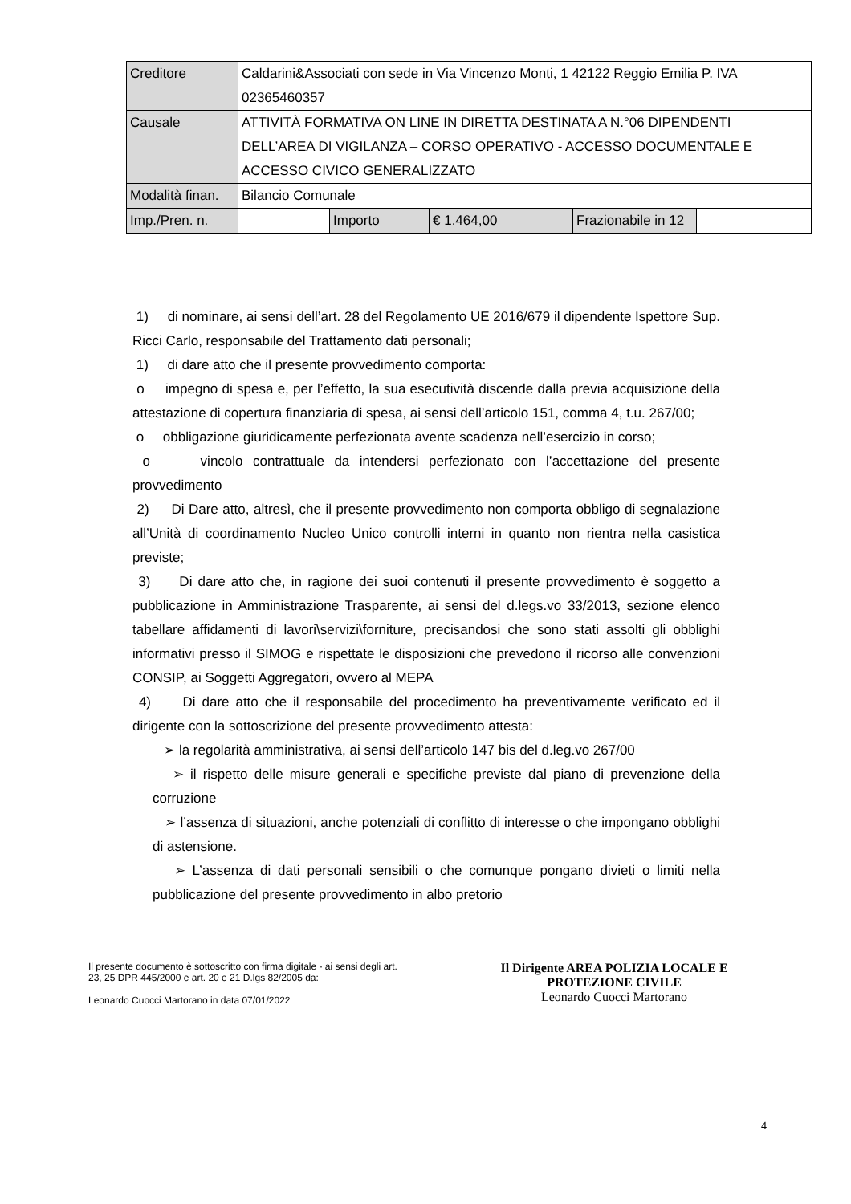| Creditore | Caldarini&Associati con sede in Via Vincenzo Monti, 1 42122 Reggio Emilia P. IVA 02365460357 | | | | |
| Causale | ATTIVITÀ FORMATIVA ON LINE IN DIRETTA DESTINATA A N.°06 DIPENDENTI DELL’AREA DI VIGILANZA – CORSO OPERATIVO - ACCESSO DOCUMENTALE E ACCESSO CIVICO GENERALIZZATO | | | | |
| Modalità finan. | Bilancio Comunale | | | | |
| Imp./Pren. n. | | Importo | € 1.464,00 | Frazionabile in 12 | |
1) di nominare, ai sensi dell’art. 28 del Regolamento UE 2016/679 il dipendente Ispettore Sup. Ricci Carlo, responsabile del Trattamento dati personali;
1) di dare atto che il presente provvedimento comporta:
o impegno di spesa e, per l’effetto, la sua esecutività discende dalla previa acquisizione della attestazione di copertura finanziaria di spesa, ai sensi dell’articolo 151, comma 4, t.u. 267/00;
o obbligazione giuridicamente perfezionata avente scadenza nell’esercizio in corso;
o vincolo contrattuale da intendersi perfezionato con l’accettazione del presente provvedimento
2) Di Dare atto, altresì, che il presente provvedimento non comporta obbligo di segnalazione all’Unità di coordinamento Nucleo Unico controlli interni in quanto non rientra nella casistica previste;
3) Di dare atto che, in ragione dei suoi contenuti il presente provvedimento è soggetto a pubblicazione in Amministrazione Trasparente, ai sensi del d.legs.vo 33/2013, sezione elenco tabellare affidamenti di lavori\servizi\forniture, precisandosi che sono stati assolti gli obblighi informativi presso il SIMOG e rispettate le disposizioni che prevedono il ricorso alle convenzioni CONSIP, ai Soggetti Aggregatori, ovvero al MEPA
4) Di dare atto che il responsabile del procedimento ha preventivamente verificato ed il dirigente con la sottoscrizione del presente provvedimento attesta:
➢ la regolarità amministrativa, ai sensi dell’articolo 147 bis del d.leg.vo 267/00
➢ il rispetto delle misure generali e specifiche previste dal piano di prevenzione della corruzione
➢ l’assenza di situazioni, anche potenziali di conflitto di interesse o che impongano obblighi di astensione.
➢ L’assenza di dati personali sensibili o che comunque pongano divieti o limiti nella pubblicazione del presente provvedimento in albo pretorio
Il presente documento è sottoscritto con firma digitale - ai sensi degli art. 23, 25 DPR 445/2000 e art. 20 e 21 D.lgs 82/2005 da:
Leonardo Cuocci Martorano in data 07/01/2022
Il Dirigente AREA POLIZIA LOCALE E PROTEZIONE CIVILE
Leonardo Cuocci Martorano
4